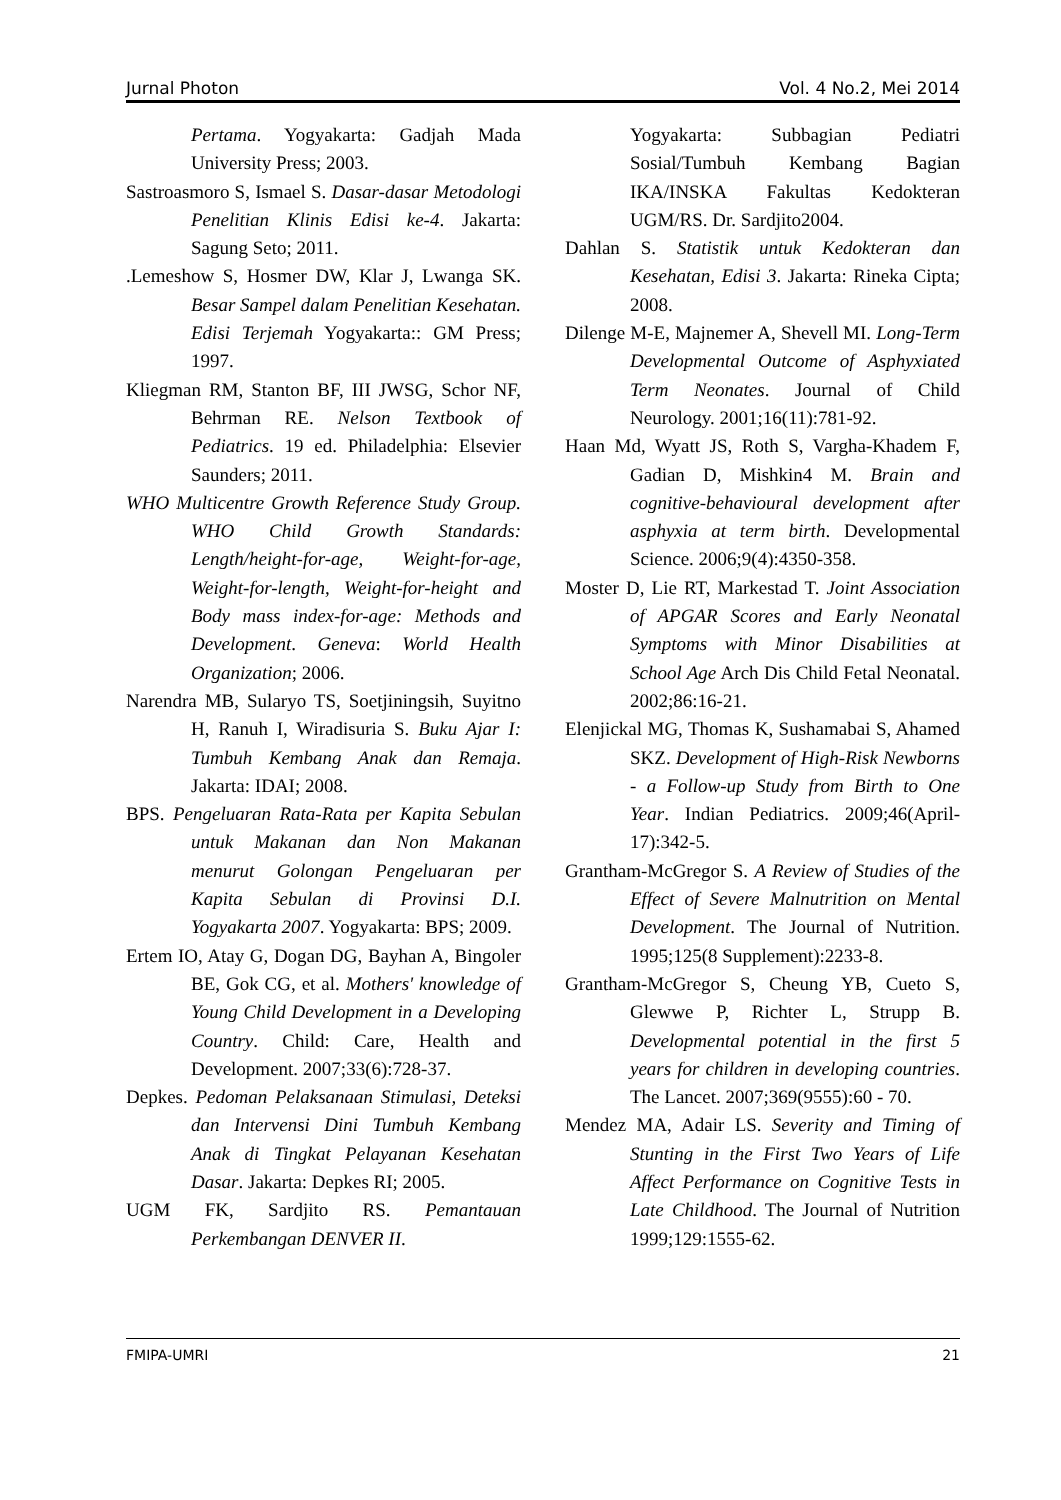Jurnal Photon Vol. 4 No.2, Mei 2014
Pertama. Yogyakarta: Gadjah Mada University Press; 2003.
Sastroasmoro S, Ismael S. Dasar-dasar Metodologi Penelitian Klinis Edisi ke-4. Jakarta: Sagung Seto; 2011.
.Lemeshow S, Hosmer DW, Klar J, Lwanga SK. Besar Sampel dalam Penelitian Kesehatan. Edisi Terjemah Yogyakarta:: GM Press; 1997.
Kliegman RM, Stanton BF, III JWSG, Schor NF, Behrman RE. Nelson Textbook of Pediatrics. 19 ed. Philadelphia: Elsevier Saunders; 2011.
WHO Multicentre Growth Reference Study Group. WHO Child Growth Standards: Length/height-for-age, Weight-for-age, Weight-for-length, Weight-for-height and Body mass index-for-age: Methods and Development. Geneva: World Health Organization; 2006.
Narendra MB, Sularyo TS, Soetjiningsih, Suyitno H, Ranuh I, Wiradisuria S. Buku Ajar I: Tumbuh Kembang Anak dan Remaja. Jakarta: IDAI; 2008.
BPS. Pengeluaran Rata-Rata per Kapita Sebulan untuk Makanan dan Non Makanan menurut Golongan Pengeluaran per Kapita Sebulan di Provinsi D.I. Yogyakarta 2007. Yogyakarta: BPS; 2009.
Ertem IO, Atay G, Dogan DG, Bayhan A, Bingoler BE, Gok CG, et al. Mothers' knowledge of Young Child Development in a Developing Country. Child: Care, Health and Development. 2007;33(6):728-37.
Depkes. Pedoman Pelaksanaan Stimulasi, Deteksi dan Intervensi Dini Tumbuh Kembang Anak di Tingkat Pelayanan Kesehatan Dasar. Jakarta: Depkes RI; 2005.
UGM FK, Sardjito RS. Pemantauan Perkembangan DENVER II.
Yogyakarta: Subbagian Pediatri Sosial/Tumbuh Kembang Bagian IKA/INSKA Fakultas Kedokteran UGM/RS. Dr. Sardjito2004.
Dahlan S. Statistik untuk Kedokteran dan Kesehatan, Edisi 3. Jakarta: Rineka Cipta; 2008.
Dilenge M-E, Majnemer A, Shevell MI. Long-Term Developmental Outcome of Asphyxiated Term Neonates. Journal of Child Neurology. 2001;16(11):781-92.
Haan Md, Wyatt JS, Roth S, Vargha-Khadem F, Gadian D, Mishkin4 M. Brain and cognitive-behavioural development after asphyxia at term birth. Developmental Science. 2006;9(4):4350-358.
Moster D, Lie RT, Markestad T. Joint Association of APGAR Scores and Early Neonatal Symptoms with Minor Disabilities at School Age Arch Dis Child Fetal Neonatal. 2002;86:16-21.
Elenjickal MG, Thomas K, Sushamabai S, Ahamed SKZ. Development of High-Risk Newborns - a Follow-up Study from Birth to One Year. Indian Pediatrics. 2009;46(April-17):342-5.
Grantham-McGregor S. A Review of Studies of the Effect of Severe Malnutrition on Mental Development. The Journal of Nutrition. 1995;125(8 Supplement):2233-8.
Grantham-McGregor S, Cheung YB, Cueto S, Glewwe P, Richter L, Strupp B. Developmental potential in the first 5 years for children in developing countries. The Lancet. 2007;369(9555):60 - 70.
Mendez MA, Adair LS. Severity and Timing of Stunting in the First Two Years of Life Affect Performance on Cognitive Tests in Late Childhood. The Journal of Nutrition 1999;129:1555-62.
FMIPA-UMRI 21